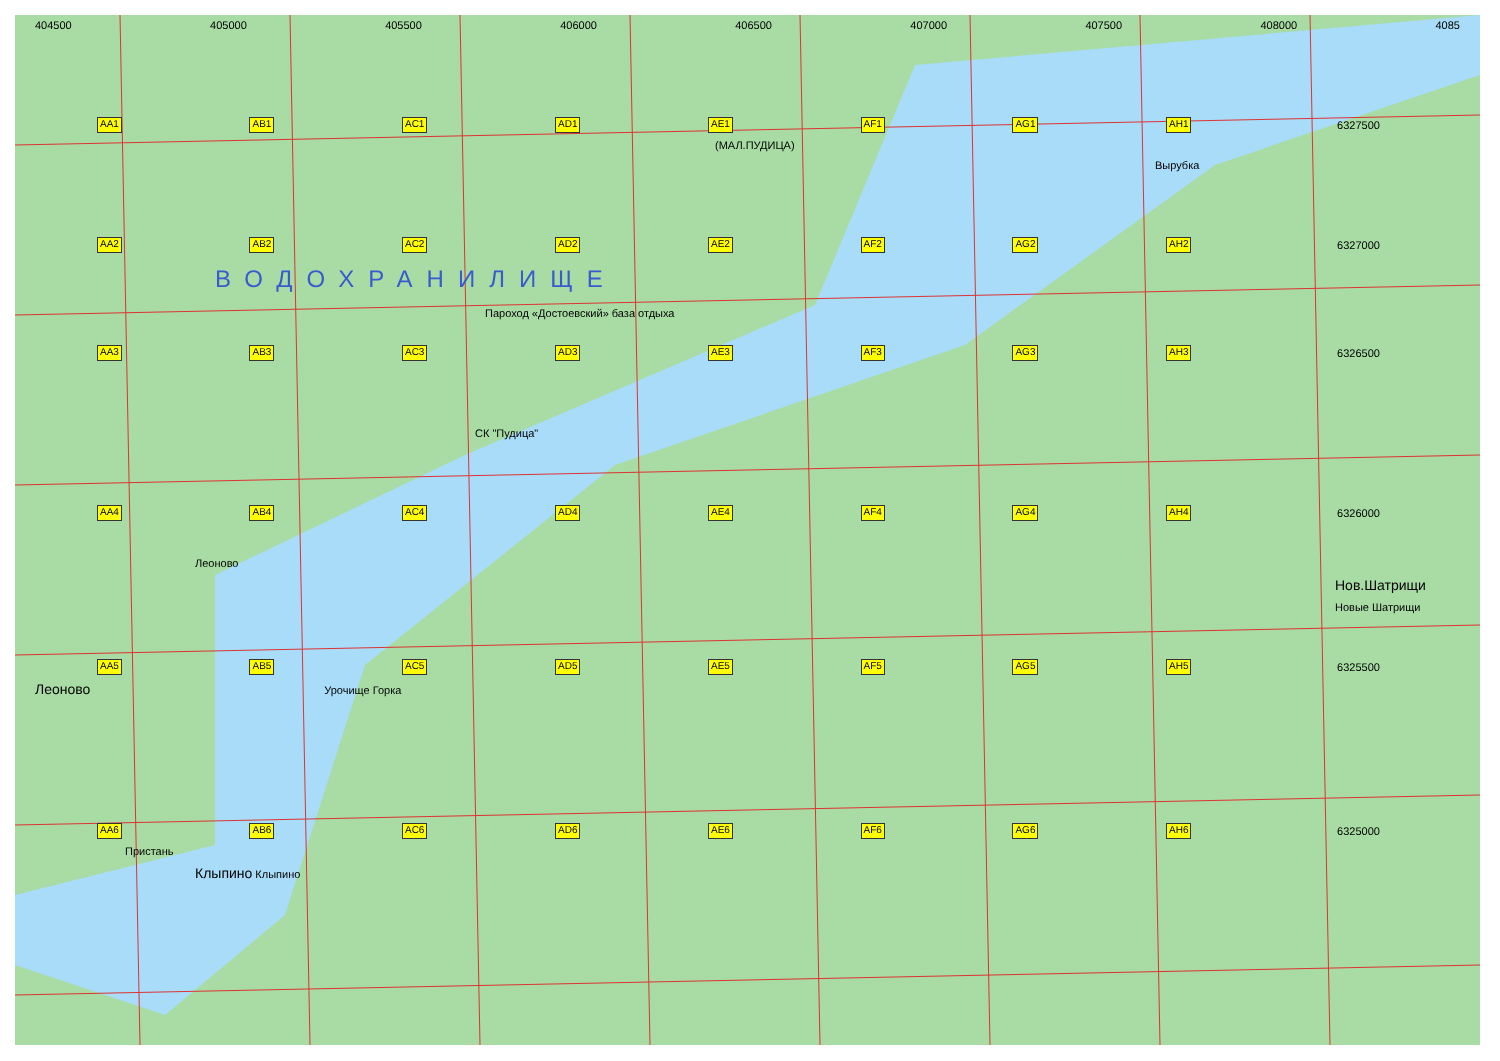404500 405000 405500 406000 406500 407000 407500 408000 4085
AA1 AB1 AC1 AD1 AE1 AF1 AG1 AH1 6327500
(МАЛ.ПУДИЦА)
Вырубка
AA2 AB2 AC2 AD2 AE2 AF2 AG2 AH2 6327000
ВОДОХРАНИЛИЩЕ
Пароход «Достоевский» база отдыха
AA3 AB3 AC3 AD3 AE3 AF3 AG3 AH3 6326500
СК "Пудица"
AA4 AB4 AC4 AD4 AE4 AF4 AG4 AH4 6326000
Леоново
Нов.Шатрищи
Новые Шатрищи
AA5 AB5 AC5 AD5 AE5 AF5 AG5 AH5 6325500
Леоново Урочище Горка
AA6 AB6 AC6 AD6 AE6 AF6 AG6 AH6 6325000
Пристань
Клыпино Клыпино